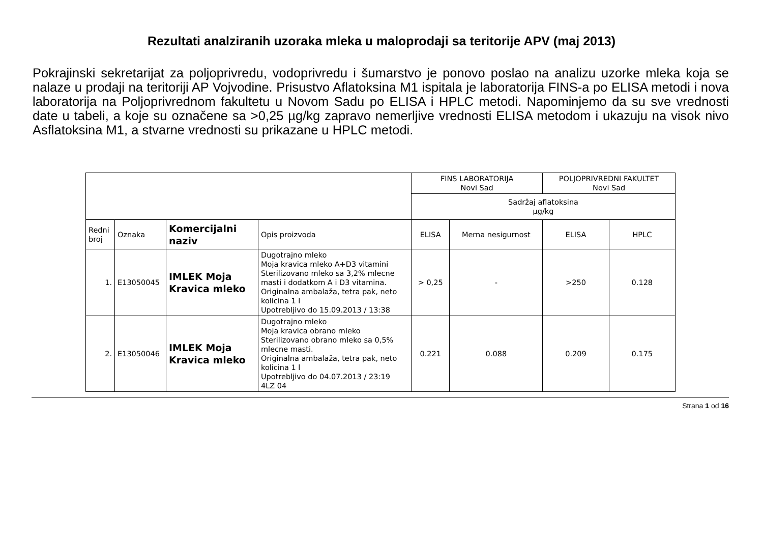Rezultati analziranih uzoraka mleka u maloprodaji sa teritorije APV (maj 2013)
Pokrajinski sekretarijat za poljoprivredu, vodoprivredu i šumarstvo je ponovo poslao na analizu uzorke mleka koja se nalaze u prodaji na teritoriji AP Vojvodine. Prisustvo Aflatoksina M1 ispitala je laboratorija FINS-a po ELISA metodi i nova laboratorija na Poljoprivrednom fakultetu u Novom Sadu po ELISA i HPLC metodi. Napominjemo da su sve vrednosti date u tabeli, a koje su označene sa >0,25 µg/kg zapravo nemerljive vrednosti ELISA metodom i ukazuju na visok nivo Asflatoksina M1, a stvarne vrednosti su prikazane u HPLC metodi.
| | | | | FINS LABORATORIJA Novi Sad | | POLJOPRIVREDNI FAKULTET Novi Sad | |
| | | | | Sadržaj aflatoksina µg/kg | | | |
| Redni broj | Oznaka | Komercijalni naziv | Opis proizvoda | ELISA | Merna nesigurnost | ELISA | HPLC |
| 1. | E13050045 | IMLEK Moja Kravica mleko | Dugotrajno mleko Moja kravica mleko A+D3 vitamini Sterilizovano mleko sa 3,2% mlecne masti i dodatkom A i D3 vitamina. Originalna ambalaža, tetra pak, neto kolicina 1 l Upotrebljivo do 15.09.2013 / 13:38 | > 0,25 | - | >250 | 0.128 |
| 2. | E13050046 | IMLEK Moja Kravica mleko | Dugotrajno mleko Moja kravica obrano mleko Sterilizovano obrano mleko sa 0,5% mlecne masti. Originalna ambalaža, tetra pak, neto kolicina 1 l Upotrebljivo do 04.07.2013 / 23:19 4LZ 04 | 0.221 | 0.088 | 0.209 | 0.175 |
Strana 1 od 16